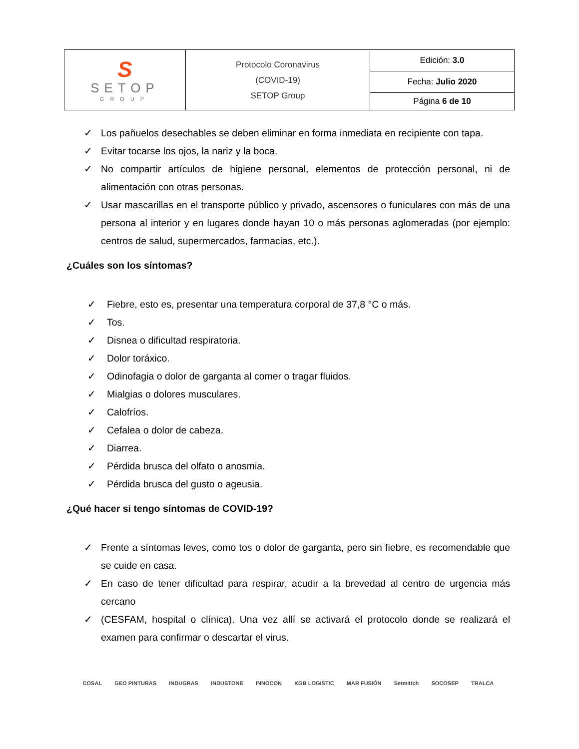| S SETOP GROUP | Protocolo Coronavirus (COVID-19) SETOP Group | Edición: 3.0 |
| | | Fecha: Julio 2020 |
| | | Página 6 de 10 |
✓ Los pañuelos desechables se deben eliminar en forma inmediata en recipiente con tapa.
✓ Evitar tocarse los ojos, la nariz y la boca.
✓ No compartir artículos de higiene personal, elementos de protección personal, ni de alimentación con otras personas.
✓ Usar mascarillas en el transporte público y privado, ascensores o funiculares con más de una persona al interior y en lugares donde hayan 10 o más personas aglomeradas (por ejemplo: centros de salud, supermercados, farmacias, etc.).
¿Cuáles son los síntomas?
✓ Fiebre, esto es, presentar una temperatura corporal de 37,8 °C o más.
✓ Tos.
✓ Disnea o dificultad respiratoria.
✓ Dolor toráxico.
✓ Odinofagia o dolor de garganta al comer o tragar fluidos.
✓ Mialgias o dolores musculares.
✓ Calofríos.
✓ Cefalea o dolor de cabeza.
✓ Diarrea.
✓ Pérdida brusca del olfato o anosmia.
✓ Pérdida brusca del gusto o ageusia.
¿Qué hacer si tengo síntomas de COVID-19?
✓ Frente a síntomas leves, como tos o dolor de garganta, pero sin fiebre, es recomendable que se cuide en casa.
✓ En caso de tener dificultad para respirar, acudir a la brevedad al centro de urgencia más cercano
✓ (CESFAM, hospital o clínica). Una vez allí se activará el protocolo donde se realizará el examen para confirmar o descartar el virus.
COSAL GEO PINTURAS INDUGRAS INDUSTONE INNOCON KGB LOGISTIC MAR FUSIÓN Setm4tch SOCOSEP TRALCA